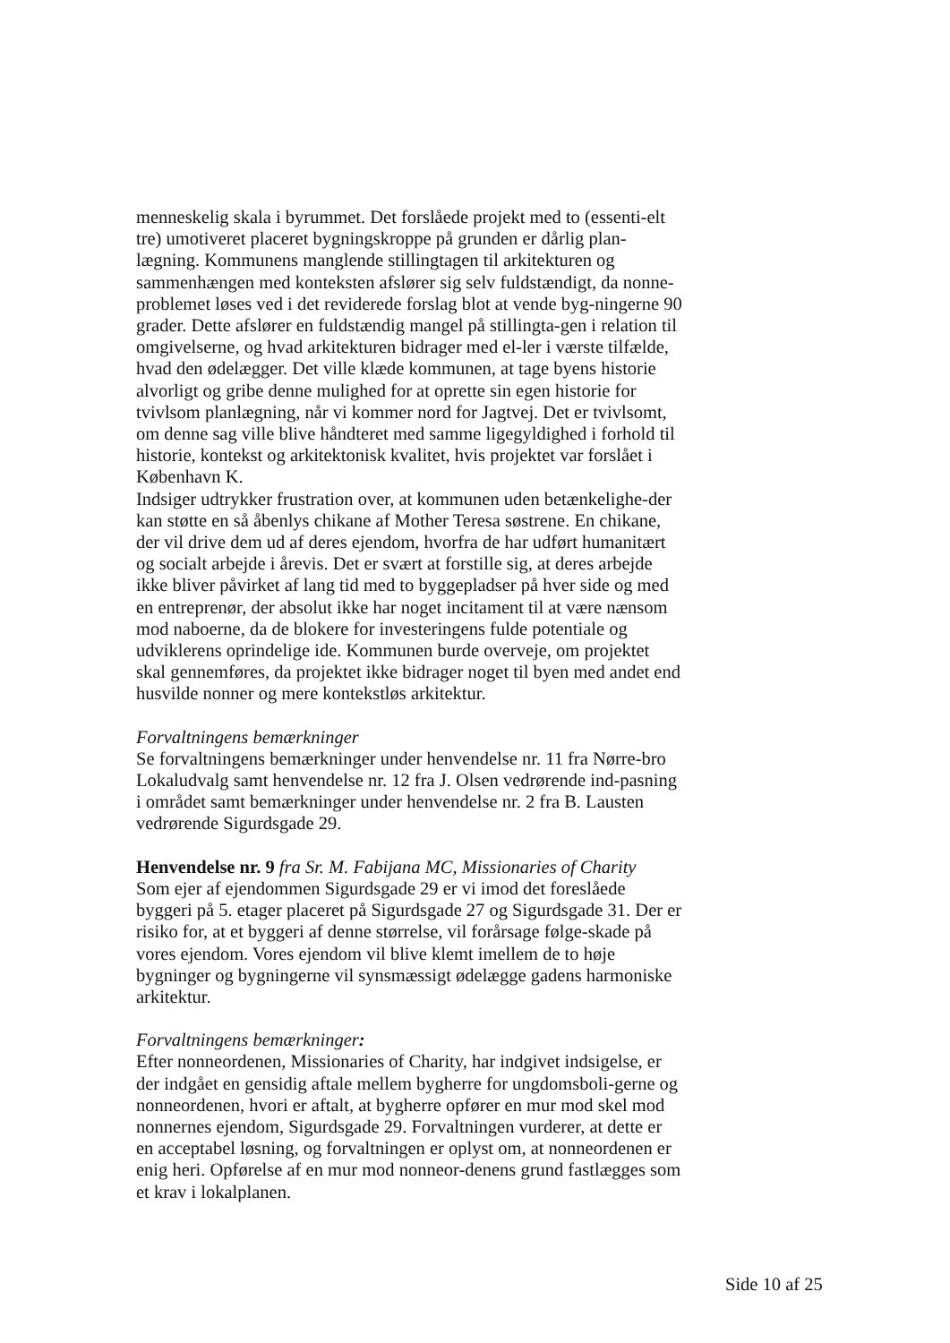menneskelig skala i byrummet. Det forslåede projekt med to (essenti-elt tre) umotiveret placeret bygningskroppe på grunden er dårlig plan-lægning. Kommunens manglende stillingtagen til arkitekturen og sammenhængen med konteksten afslører sig selv fuldstændigt, da nonne-problemet løses ved i det reviderede forslag blot at vende byg-ningerne 90 grader. Dette afslører en fuldstændig mangel på stillingta-gen i relation til omgivelserne, og hvad arkitekturen bidrager med el-ler i værste tilfælde, hvad den ødelægger. Det ville klæde kommunen, at tage byens historie alvorligt og gribe denne mulighed for at oprette sin egen historie for tvivlsom planlægning, når vi kommer nord for Jagtvej. Det er tvivlsomt, om denne sag ville blive håndteret med samme ligegyldighed i forhold til historie, kontekst og arkitektonisk kvalitet, hvis projektet var forslået i København K.
Indsiger udtrykker frustration over, at kommunen uden betænkelighe-der kan støtte en så åbenlys chikane af Mother Teresa søstrene. En chikane, der vil drive dem ud af deres ejendom, hvorfra de har udført humanitært og socialt arbejde i årevis. Det er svært at forstille sig, at deres arbejde ikke bliver påvirket af lang tid med to byggepladser på hver side og med en entreprenør, der absolut ikke har noget incitament til at være nænsom mod naboerne, da de blokere for investeringens fulde potentiale og udviklerens oprindelige ide. Kommunen burde overveje, om projektet skal gennemføres, da projektet ikke bidrager noget til byen med andet end husvilde nonner og mere kontekstløs arkitektur.
Forvaltningens bemærkninger
Se forvaltningens bemærkninger under henvendelse nr. 11 fra Nørre-bro Lokaludvalg samt henvendelse nr. 12 fra J. Olsen vedrørende ind-pasning i området samt bemærkninger under henvendelse nr. 2 fra B. Lausten vedrørende Sigurdsgade 29.
Henvendelse nr. 9 fra Sr. M. Fabijana MC, Missionaries of Charity
Som ejer af ejendommen Sigurdsgade 29 er vi imod det foreslåede byggeri på 5. etager placeret på Sigurdsgade 27 og Sigurdsgade 31. Der er risiko for, at et byggeri af denne størrelse, vil forårsage følge-skade på vores ejendom. Vores ejendom vil blive klemt imellem de to høje bygninger og bygningerne vil synsmæssigt ødelægge gadens harmoniske arkitektur.
Forvaltningens bemærkninger:
Efter nonneordenen, Missionaries of Charity, har indgivet indsigelse, er der indgået en gensidig aftale mellem bygherre for ungdomsboli-gerne og nonneordenen, hvori er aftalt, at bygherre opfører en mur mod skel mod nonnernes ejendom, Sigurdsgade 29. Forvaltningen vurderer, at dette er en acceptabel løsning, og forvaltningen er oplyst om, at nonneordenen er enig heri. Opførelse af en mur mod nonneor-denens grund fastlægges som et krav i lokalplanen.
Side 10 af 25